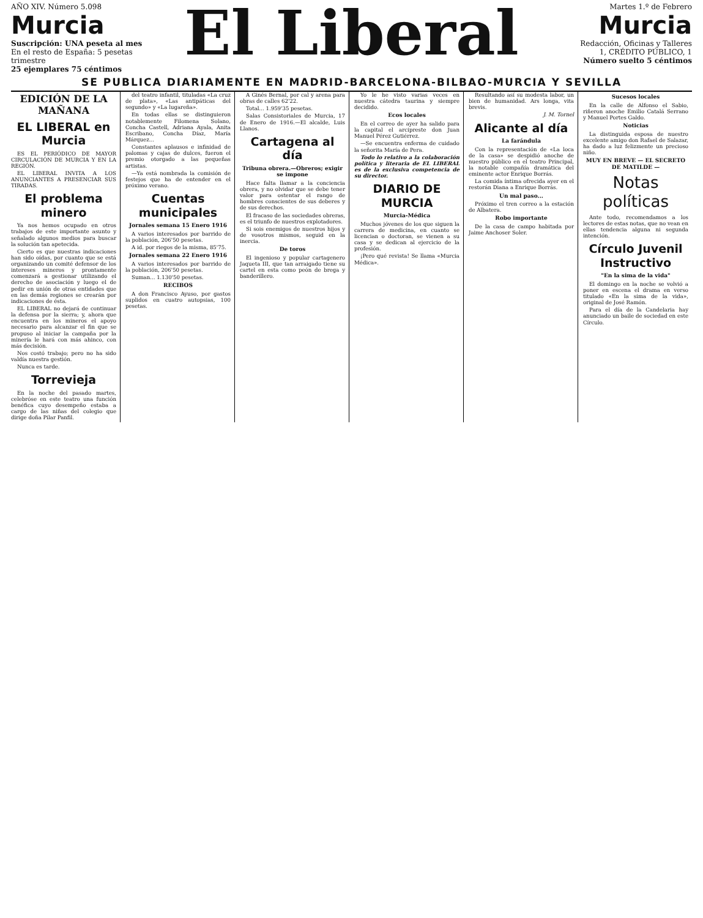AÑO XIV. Número 5.098
Murcia
Suscripción: UNA peseta al mes
En el resto de España: 5 pesetas trimestre
25 ejemplares 75 céntimos
El Liberal
Martes 1.º de Febrero
Murcia
Redacción, Oficinas y Talleres
1, CRÉDITO PÚBLICO, 1
Número suelto 5 céntimos
SE PUBLICA DIARIAMENTE EN MADRID-BARCELONA-BILBAO-MURCIA Y SEVILLA
EDICIÓN DE LA MAÑANA
EL LIBERAL en Murcia
ES EL PERIÓDICO DE MAYOR CIRCULACIÓN DE MURCIA Y EN LA REGIÓN.
EL LIBERAL INVITA A LOS ANUNCIANTES A PRESENCIAR SUS TIRADAS.
El problema minero
Ya nos hemos ocupado en otros trabajos de este importante asunto y señalado algunos medios para buscar la solución tan apetecida.
Cierto es que nuestras indicaciones han sido oídas, por cuanto que se está organizando un comité defensor de los intereses mineros y prontamente comenzará a gestionar utilizando el derecho de asociación y luego el de pedir en unión de otras entidades que en las demás regiones se crearán por indicaciones de ésta.
EL LIBERAL no dejará de continuar la defensa por la sierra; y, ahora que encuentra en los mineros el apoyo necesario para alcanzar el fin que se propuso al iniciar la campaña por la minería le hará con más ahinco, con más decisión.
Nos costó trabajo; pero no ha sido valdía nuestra gestión.
Nunca es tarde.
Torrevieja
En la noche del pasado martes, celebróse en este teatro una función benéfica cuyo desempeño estaba a cargo de las niñas del colegio que dirige doña Pilar Panfil.
del teatro infantil, tituladas «La cruz de plata», «Las antipáticas del segundo» y «La lugareña».
En todas ellas se distinguieron notablemente Filomena Solano, Concha Castell, Adriana Ayala, Anita Escribano, Concha Díaz, María Márquez...
Constantes aplausos e infinidad de palomas y cajas de dulces, fueron el premio otorgado a las pequeñas artistas.
—Ya está nombrada la comisión de festejos que ha de entender en el próximo verano.
Cuentas municipales
Jornales semana 15 Enero 1916
A varios interesados por barrido de la población, 206'50 pesetas.
A id. por riegos de la misma, 85'75.
Jornales semana 22 Enero 1916
A varios interesados por barrido de la población, 206'50 pesetas.
Suman... 1.130'50 pesetas.
RECIBOS
A don Francisco Ayuso, por gastos suplidos en cuatro autopsias, 100 pesetas.
A Ginés Bernal, por cal y arena para obras de calles 62'22.
Total... 1.959'35 pesetas.
Salas Consistoriales de Murcia, 17 de Enero de 1916.—El alcalde, Luis Llanos.
Cartagena al día
Tribuna obrera.—Obreros; exigir se impone
Hace falta llamar a la conciencia obrera, y no olvidar que se debe tener valor para ostentar el rango de hombres conscientes de sus deberes y de sus derechos.
El fracaso de las sociedades obreras, es el triunfo de nuestros explotadores.
Si sois enemigos de nuestros hijos y de vosotros mismos, seguid en la inercia.
De toros
El ingenioso y popular cartagenero Jaqueta III, que tan arraigado tiene su cartel en esta como peón de brega y banderillero.
Yo le he visto varias veces en nuestra cátedra taurina y siempre decidido.
Ecos locales
En el correo de ayer ha salido para la capital el arcipreste don Juan Manuel Pérez Gutiérrez.
—Se encuentra enferma de cuidado la señorita María de Pera.
Todo lo relativo a la colaboración política y literaria de EL LIBERAL es de la exclusiva competencia de su director.
DIARIO DE MURCIA
Murcia-Médica
Muchos jóvenes de los que siguen la carrera de medicina, en cuanto se licencian o doctoran, se vienen a su casa y se dedican al ejercicio de la profesión.
¡Pero qué revista! Se llama «Murcia Médica».
Resultando así su modesta labor, un bien de humanidad. Ars longa, vita brevis.
J. M. Tornel
Alicante al día
La farándula
Con la representación de «La loca de la casa» se despidió anoche de nuestro público en el teatro Principal, la notable compañía dramática del eminente actor Enrique Borrás.
La comida íntima ofrecida ayer en el restorán Diana a Enrique Borrás.
Un mal paso...
Próximo el tren correo a la estación de Albatera.
Robo importante
De la casa de campo habitada por Jaime Anchoser Soler.
Sucesos locales
En la calle de Alfonso el Sabio, riñeron anoche Emilio Catalá Serrano y Manuel Portes Galdo.
Noticias
La distinguida esposa de nuestro excelente amigo don Rafael de Salazar, ha dado a luz felizmente un precioso niño.
MUY EN BREVE — EL SECRETO DE MATILDE —
Notas políticas
Ante todo, recomendamos a los lectores de estas notas, que no vean en ellas tendencia alguna ni segunda intención.
Círculo Juvenil Instructivo
"En la sima de la vida"
El domingo en la noche se volvió a poner en escena el drama en verso titulado «En la sima de la vida», original de José Ramón.
Para el día de la Candelaria hay anunciado un baile de sociedad en este Círculo.